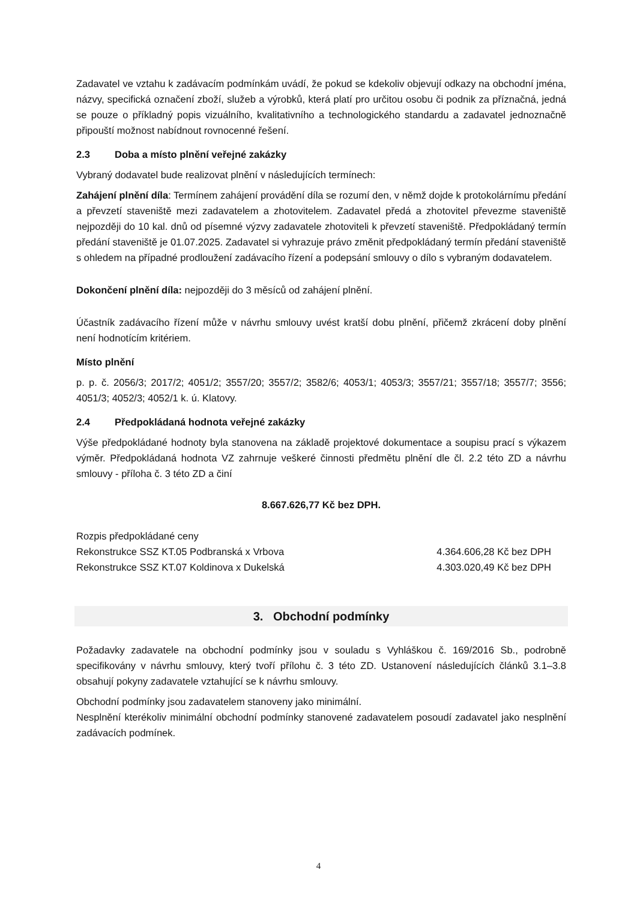Zadavatel ve vztahu k zadávacím podmínkám uvádí, že pokud se kdekoliv objevují odkazy na obchodní jména, názvy, specifická označení zboží, služeb a výrobků, která platí pro určitou osobu či podnik za příznačná, jedná se pouze o příkladný popis vizuálního, kvalitativního a technologického standardu a zadavatel jednoznačně připouští možnost nabídnout rovnocenné řešení.
2.3 Doba a místo plnění veřejné zakázky
Vybraný dodavatel bude realizovat plnění v následujících termínech:
Zahájení plnění díla: Termínem zahájení provádění díla se rozumí den, v němž dojde k protokolárnímu předání a převzetí staveniště mezi zadavatelem a zhotovitelem. Zadavatel předá a zhotovitel převezme staveniště nejpozději do 10 kal. dnů od písemné výzvy zadavatele zhotoviteli k převzetí staveniště. Předpokládaný termín předání staveniště je 01.07.2025. Zadavatel si vyhrazuje právo změnit předpokládaný termín předání staveniště s ohledem na případné prodloužení zadávacího řízení a podepsání smlouvy o dílo s vybraným dodavatelem.
Dokončení plnění díla: nejpozději do 3 měsíců od zahájení plnění.
Účastník zadávacího řízení může v návrhu smlouvy uvést kratší dobu plnění, přičemž zkrácení doby plnění není hodnotícím kritériem.
Místo plnění
p. p. č. 2056/3; 2017/2; 4051/2; 3557/20; 3557/2; 3582/6; 4053/1; 4053/3; 3557/21; 3557/18; 3557/7; 3556; 4051/3; 4052/3; 4052/1 k. ú. Klatovy.
2.4 Předpokládaná hodnota veřejné zakázky
Výše předpokládané hodnoty byla stanovena na základě projektové dokumentace a soupisu prací s výkazem výměr. Předpokládaná hodnota VZ zahrnuje veškeré činnosti předmětu plnění dle čl. 2.2 této ZD a návrhu smlouvy - příloha č. 3 této ZD a činí
8.667.626,77 Kč bez DPH.
Rozpis předpokládané ceny
Rekonstrukce SSZ KT.05 Podbranská x Vrbova 4.364.606,28 Kč bez DPH
Rekonstrukce SSZ KT.07 Koldinova x Dukelská 4.303.020,49 Kč bez DPH
3. Obchodní podmínky
Požadavky zadavatele na obchodní podmínky jsou v souladu s Vyhláškou č. 169/2016 Sb., podrobně specifikovány v návrhu smlouvy, který tvoří přílohu č. 3 této ZD. Ustanovení následujících článků 3.1–3.8 obsahují pokyny zadavatele vztahující se k návrhu smlouvy.
Obchodní podmínky jsou zadavatelem stanoveny jako minimální.
Nesplnění kterékoliv minimální obchodní podmínky stanovené zadavatelem posoudí zadavatel jako nesplnění zadávacích podmínek.
4